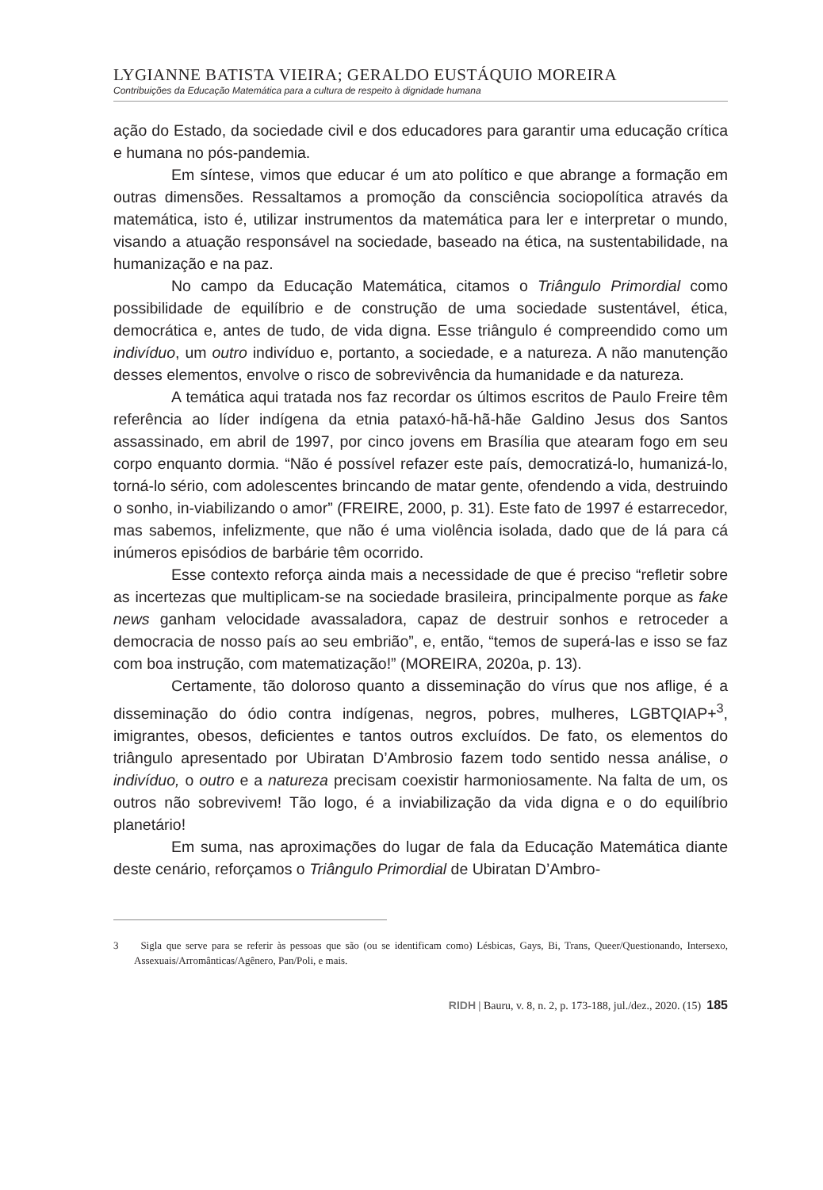LYGIANNE BATISTA VIEIRA; GERALDO EUSTÁQUIO MOREIRA
Contribuições da Educação Matemática para a cultura de respeito à dignidade humana
ação do Estado, da sociedade civil e dos educadores para garantir uma educação crítica e humana no pós-pandemia.
Em síntese, vimos que educar é um ato político e que abrange a formação em outras dimensões. Ressaltamos a promoção da consciência sociopolítica através da matemática, isto é, utilizar instrumentos da matemática para ler e interpretar o mundo, visando a atuação responsável na sociedade, baseado na ética, na sustentabilidade, na humanização e na paz.
No campo da Educação Matemática, citamos o Triângulo Primordial como possibilidade de equilíbrio e de construção de uma sociedade sustentável, ética, democrática e, antes de tudo, de vida digna. Esse triângulo é compreendido como um indivíduo, um outro indivíduo e, portanto, a sociedade, e a natureza. A não manutenção desses elementos, envolve o risco de sobrevivência da humanidade e da natureza.
A temática aqui tratada nos faz recordar os últimos escritos de Paulo Freire têm referência ao líder indígena da etnia pataxó-hã-hã-hãe Galdino Jesus dos Santos assassinado, em abril de 1997, por cinco jovens em Brasília que atearam fogo em seu corpo enquanto dormia. “Não é possível refazer este país, democratizá-lo, humanizá-lo, torná-lo sério, com adolescentes brincando de matar gente, ofendendo a vida, destruindo o sonho, in-viabilizando o amor” (FREIRE, 2000, p. 31). Este fato de 1997 é estarrecedor, mas sabemos, infelizmente, que não é uma violência isolada, dado que de lá para cá inúmeros episódios de barbárie têm ocorrido.
Esse contexto reforça ainda mais a necessidade de que é preciso “refletir sobre as incertezas que multiplicam-se na sociedade brasileira, principalmente porque as fake news ganham velocidade avassaladora, capaz de destruir sonhos e retroceder a democracia de nosso país ao seu embrião”, e, então, “temos de superá-las e isso se faz com boa instrução, com matematização!” (MOREIRA, 2020a, p. 13).
Certamente, tão doloroso quanto a disseminação do vírus que nos aflige, é a disseminação do ódio contra indígenas, negros, pobres, mulheres, LGBTQIAP+<sup>3</sup>, imigrantes, obesos, deficientes e tantos outros excluídos. De fato, os elementos do triângulo apresentado por Ubiratan D’Ambrosio fazem todo sentido nessa análise, o indivíduo, o outro e a natureza precisam coexistir harmoniosamente. Na falta de um, os outros não sobrevivem! Tão logo, é a inviabilização da vida digna e o do equilíbrio planetário!
Em suma, nas aproximações do lugar de fala da Educação Matemática diante deste cenário, reforçamos o Triângulo Primordial de Ubiratan D’Ambro-
3 Sigla que serve para se referir às pessoas que são (ou se identificam como) Lésbicas, Gays, Bi, Trans, Queer/Questionando, Intersexo, Assexuais/Arromânticas/Agênero, Pan/Poli, e mais.
RIDH | Bauru, v. 8, n. 2, p. 173-188, jul./dez., 2020. (15) 185